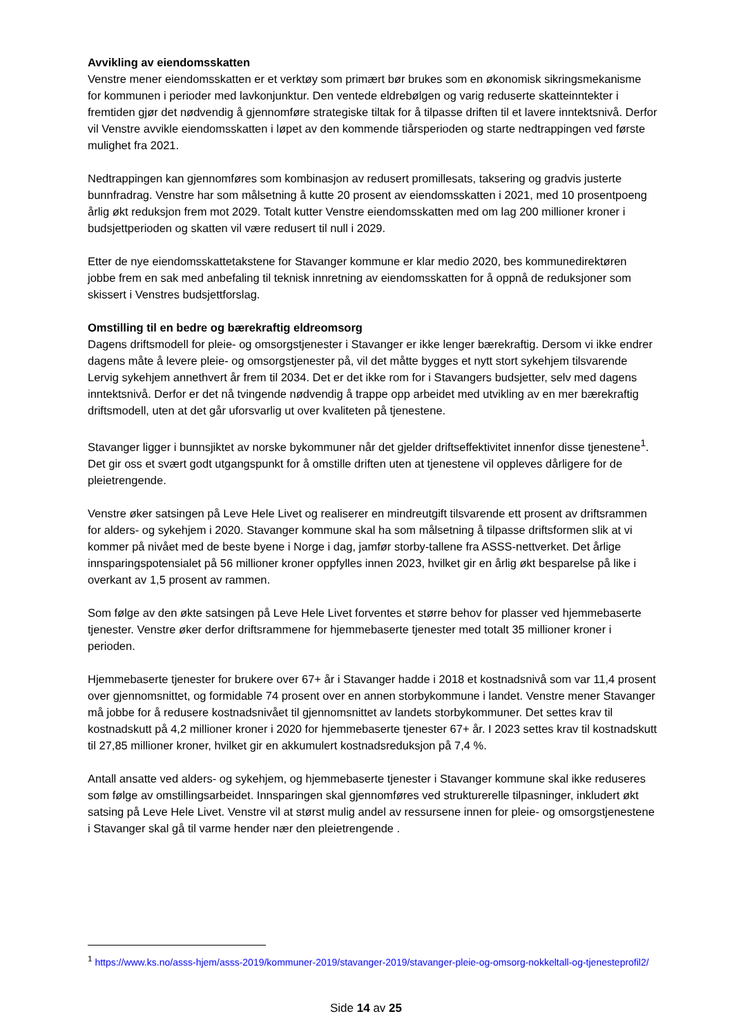Avvikling av eiendomsskatten
Venstre mener eiendomsskatten er et verktøy som primært bør brukes som en økonomisk sikringsmekanisme for kommunen i perioder med lavkonjunktur. Den ventede eldrebølgen og varig reduserte skatteinntekter i fremtiden gjør det nødvendig å gjennomføre strategiske tiltak for å tilpasse driften til et lavere inntektsnivå. Derfor vil Venstre avvikle eiendomsskatten i løpet av den kommende tiårsperioden og starte nedtrappingen ved første mulighet fra 2021.
Nedtrappingen kan gjennomføres som kombinasjon av redusert promillesats, taksering og gradvis justerte bunnfradrag. Venstre har som målsetning å kutte 20 prosent av eiendomsskatten i 2021, med 10 prosentpoeng årlig økt reduksjon frem mot 2029. Totalt kutter Venstre eiendomsskatten med om lag 200 millioner kroner i budsjettperioden og skatten vil være redusert til null i 2029.
Etter de nye eiendomsskattetakstene for Stavanger kommune er klar medio 2020, bes kommunedirektøren jobbe frem en sak med anbefaling til teknisk innretning av eiendomsskatten for å oppnå de reduksjoner som skissert i Venstres budsjettforslag.
Omstilling til en bedre og bærekraftig eldreomsorg
Dagens driftsmodell for pleie- og omsorgstjenester i Stavanger er ikke lenger bærekraftig. Dersom vi ikke endrer dagens måte å levere pleie- og omsorgstjenester på, vil det måtte bygges et nytt stort sykehjem tilsvarende Lervig sykehjem annethvert år frem til 2034. Det er det ikke rom for i Stavangers budsjetter, selv med dagens inntektsnivå. Derfor er det nå tvingende nødvendig å trappe opp arbeidet med utvikling av en mer bærekraftig driftsmodell, uten at det går uforsvarlig ut over kvaliteten på tjenestene.
Stavanger ligger i bunnsjiktet av norske bykommuner når det gjelder driftseffektivitet innenfor disse tjenestene<sup>1</sup>. Det gir oss et svært godt utgangspunkt for å omstille driften uten at tjenestene vil oppleves dårligere for de pleietrengende.
Venstre øker satsingen på Leve Hele Livet og realiserer en mindreutgift tilsvarende ett prosent av driftsrammen for alders- og sykehjem i 2020. Stavanger kommune skal ha som målsetning å tilpasse driftsformen slik at vi kommer på nivået med de beste byene i Norge i dag, jamfør storby-tallene fra ASSS-nettverket. Det årlige innsparingspotensialet på 56 millioner kroner oppfylles innen 2023, hvilket gir en årlig økt besparelse på like i overkant av 1,5 prosent av rammen.
Som følge av den økte satsingen på Leve Hele Livet forventes et større behov for plasser ved hjemmebaserte tjenester. Venstre øker derfor driftsrammene for hjemmebaserte tjenester med totalt 35 millioner kroner i perioden.
Hjemmebaserte tjenester for brukere over 67+ år i Stavanger hadde i 2018 et kostnadsnivå som var 11,4 prosent over gjennomsnittet, og formidable 74 prosent over en annen storbykommune i landet. Venstre mener Stavanger må jobbe for å redusere kostnadsnivået til gjennomsnittet av landets storbykommuner. Det settes krav til kostnadskutt på 4,2 millioner kroner i 2020 for hjemmebaserte tjenester 67+ år. I 2023 settes krav til kostnadskutt til 27,85 millioner kroner, hvilket gir en akkumulert kostnadsreduksjon på 7,4 %.
Antall ansatte ved alders- og sykehjem, og hjemmebaserte tjenester i Stavanger kommune skal ikke reduseres som følge av omstillingsarbeidet. Innsparingen skal gjennomføres ved strukturerelle tilpasninger, inkludert økt satsing på Leve Hele Livet. Venstre vil at størst mulig andel av ressursene innen for pleie- og omsorgstjenestene i Stavanger skal gå til varme hender nær den pleietrengende .
<sup>1</sup> https://www.ks.no/asss-hjem/asss-2019/kommuner-2019/stavanger-2019/stavanger-pleie-og-omsorg-nokkeltall-og-tjenesteprofil2/
Side 14 av 25